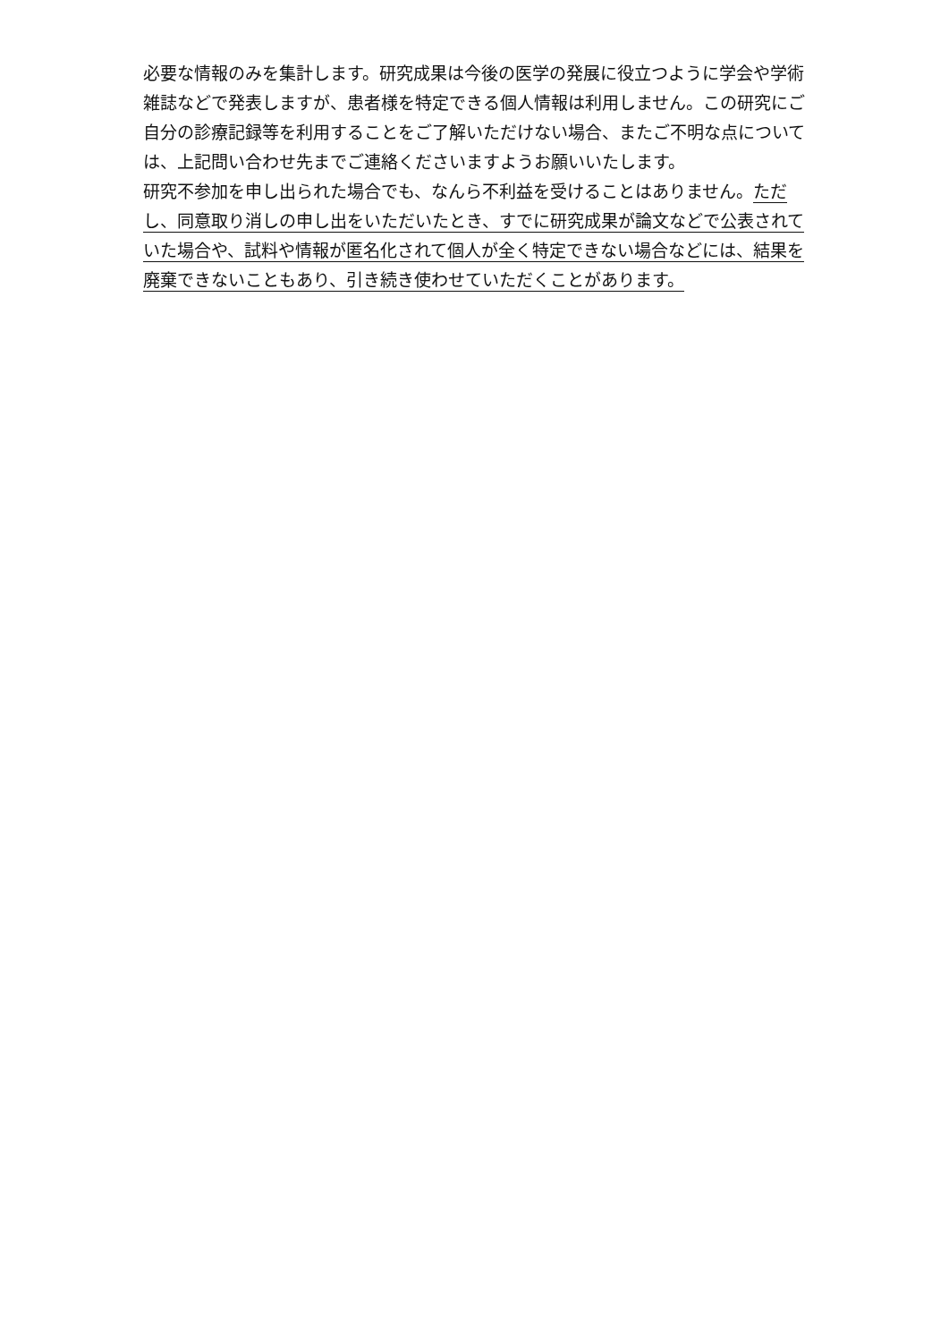必要な情報のみを集計します。研究成果は今後の医学の発展に役立つように学会や学術雑誌などで発表しますが、患者様を特定できる個人情報は利用しません。この研究にご自分の診療記録等を利用することをご了解いただけない場合、またご不明な点については、上記問い合わせ先までご連絡くださいますようお願いいたします。
研究不参加を申し出られた場合でも、なんら不利益を受けることはありません。ただし、同意取り消しの申し出をいただいたとき、すでに研究成果が論文などで公表されていた場合や、試料や情報が匿名化されて個人が全く特定できない場合などには、結果を廃棄できないこともあり、引き続き使わせていただくことがあります。